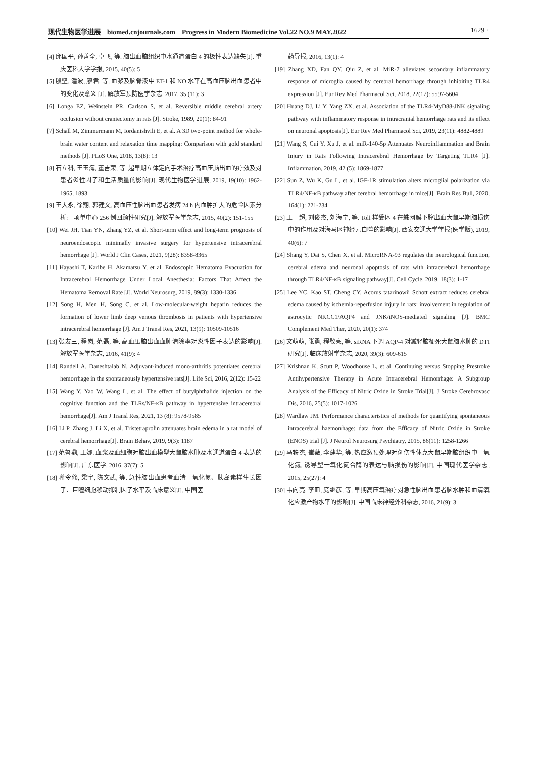现代生物医学进展　biomed.cnjournals.com　Progress in Modern Biomedicine Vol.22 NO.9 MAY.2022 · 1629 ·
[4] 邱国平, 孙善全, 卓飞, 等. 脑出血脑组织中水通道蛋白 4 的极性表达缺失[J]. 重庆医科大学学报, 2015, 40(5): 5
[5] 殷坚, 潘波, 廖君, 等. 血浆及脑脊液中 ET-1 和 NO 水平在高血压脑出血患者中的变化及意义 [J]. 解放军预防医学杂志, 2017, 35 (11): 3
[6] Longa EZ, Weinstein PR, Carlson S, et al. Reversible middle cerebral artery occlusion without craniectomy in rats [J]. Stroke, 1989, 20(1): 84-91
[7] Schall M, Zimmermann M, Iordanishvili E, et al. A 3D two-point method for whole-brain water content and relaxation time mapping: Comparison with gold standard methods [J]. PLoS One, 2018, 13(8): 13
[8] 石立科, 王玉海, 董吉荣, 等. 超早期立体定向手术治疗高血压脑出血的疗效及对患者炎性因子和生活质量的影响[J]. 现代生物医学进展, 2019, 19(10): 1962-1965, 1893
[9] 王大永, 徐翔, 郭建文. 高血压性脑出血患者发病 24 h 内血肿扩大的危险因素分析:一项单中心 256 例回顾性研究[J]. 解放军医学杂志, 2015, 40(2): 151-155
[10] Wei JH, Tian YN, Zhang YZ, et al. Short-term effect and long-term prognosis of neuroendoscopic minimally invasive surgery for hypertensive intracerebral hemorrhage [J]. World J Clin Cases, 2021, 9(28): 8358-8365
[11] Hayashi T, Karibe H, Akamatsu Y, et al. Endoscopic Hematoma Evacuation for Intracerebral Hemorrhage Under Local Anesthesia: Factors That Affect the Hematoma Removal Rate [J]. World Neurosurg, 2019, 89(3): 1330-1336
[12] Song H, Men H, Song C, et al. Low-molecular-weight heparin reduces the formation of lower limb deep venous thrombosis in patients with hypertensive intracerebral hemorrhage [J]. Am J Transl Res, 2021, 13(9): 10509-10516
[13] 张友三, 程岗, 范磊, 等. 高血压脑出血血肿清除率对炎性因子表达的影响[J]. 解放军医学杂志, 2016, 41(9): 4
[14] Randell A, Daneshtalab N. Adjuvant-induced mono-arthritis potentiates cerebral hemorrhage in the spontaneously hypertensive rats[J]. Life Sci, 2016, 2(12): 15-22
[15] Wang Y, Yao W, Wang L, et al. The effect of butylphthalide injection on the cognitive function and the TLRs/NF-κB pathway in hypertensive intracerebral hemorrhage[J]. Am J Transl Res, 2021, 13 (8): 9578-9585
[16] Li P, Zhang J, Li X, et al. Tristetraprolin attenuates brain edema in a rat model of cerebral hemorrhage[J]. Brain Behav, 2019, 9(3): 1187
[17] 范鲁鼎, 王娜. 血浆及血细胞对脑出血模型大鼠脑水肿及水通道蛋白 4 表达的影响[J]. 广东医学, 2016, 37(7): 5
[18] 蒋令修, 梁宇, 陈文武, 等. 急性脑出血患者血清一氧化氮、胰岛素样生长因子、巨噬细胞移动抑制因子水平及临床意义[J]. 中国医
药导报, 2016, 13(1): 4
[19] Zhang XD, Fan QY, Qiu Z, et al. MiR-7 alleviates secondary inflammatory response of microglia caused by cerebral hemorrhage through inhibiting TLR4 expression [J]. Eur Rev Med Pharmacol Sci, 2018, 22(17): 5597-5604
[20] Huang DJ, Li Y, Yang ZX, et al. Association of the TLR4-MyD88-JNK signaling pathway with inflammatory response in intracranial hemorrhage rats and its effect on neuronal apoptosis[J]. Eur Rev Med Pharmacol Sci, 2019, 23(11): 4882-4889
[21] Wang S, Cui Y, Xu J, et al. miR-140-5p Attenuates Neuroinflammation and Brain Injury in Rats Following Intracerebral Hemorrhage by Targeting TLR4 [J]. Inflammation, 2019, 42 (5): 1869-1877
[22] Sun Z, Wu K, Gu L, et al. IGF-1R stimulation alters microglial polarization via TLR4/NF-κB pathway after cerebral hemorrhage in mice[J]. Brain Res Bull, 2020, 164(1): 221-234
[23] 王一超, 刘俊杰, 刘海宁, 等. Toll 样受体 4 在蛛网膜下腔出血大鼠早期脑损伤中的作用及对海马区神经元自噬的影响[J]. 西安交通大学学报(医学版), 2019, 40(6): 7
[24] Shang Y, Dai S, Chen X, et al. MicroRNA-93 regulates the neurological function, cerebral edema and neuronal apoptosis of rats with intracerebral hemorrhage through TLR4/NF-κB signaling pathway[J]. Cell Cycle, 2019, 18(3): 1-17
[25] Lee YC, Kao ST, Cheng CY. Acorus tatarinowii Schott extract reduces cerebral edema caused by ischemia-reperfusion injury in rats: involvement in regulation of astrocytic NKCC1/AQP4 and JNK/iNOS-mediated signaling [J]. BMC Complement Med Ther, 2020, 20(1): 374
[26] 文萌萌, 张勇, 程敬亮, 等. siRNA 下调 AQP-4 对减轻脑梗死大鼠脑水肿的 DTI 研究[J]. 临床放射学杂志, 2020, 39(3): 609-615
[27] Krishnan K, Scutt P, Woodhouse L, et al. Continuing versus Stopping Prestroke Antihypertensive Therapy in Acute Intracerebral Hemorrhage: A Subgroup Analysis of the Efficacy of Nitric Oxide in Stroke Trial[J]. J Stroke Cerebrovasc Dis, 2016, 25(5): 1017-1026
[28] Wardlaw JM. Performance characteristics of methods for quantifying spontaneous intracerebral haemorrhage: data from the Efficacy of Nitric Oxide in Stroke (ENOS) trial [J]. J Neurol Neurosurg Psychiatry, 2015, 86(11): 1258-1266
[29] 马轶杰, 崔薇, 李建华, 等. 热应激预处理对创伤性休克大鼠早期脑组织中一氧化氮, 诱导型一氧化氮合酶的表达与脑损伤的影响[J]. 中国现代医学杂志, 2015, 25(27): 4
[30] 韦向亮, 李皿, 庞继彦, 等. 早期高压氧治疗对急性脑出血患者脑水肿和血清氧化应激产物水平的影响[J]. 中国临床神经外科杂志, 2016, 21(9): 3